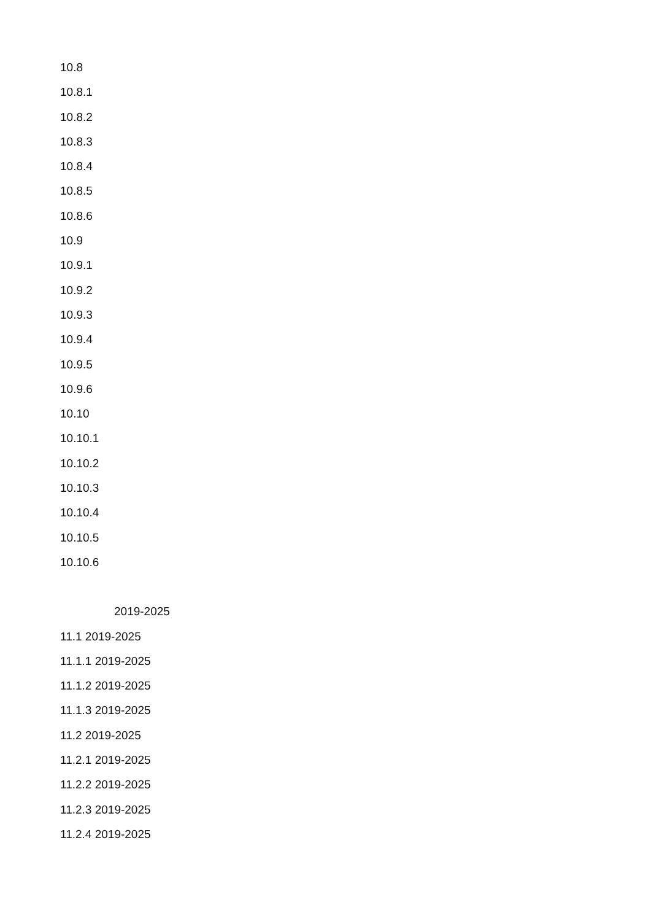10.8
10.8.1
10.8.2
10.8.3
10.8.4
10.8.5
10.8.6
10.9
10.9.1
10.9.2
10.9.3
10.9.4
10.9.5
10.9.6
10.10
10.10.1
10.10.2
10.10.3
10.10.4
10.10.5
10.10.6
2019-2025
11.1 2019-2025
11.1.1 2019-2025
11.1.2 2019-2025
11.1.3 2019-2025
11.2 2019-2025
11.2.1 2019-2025
11.2.2 2019-2025
11.2.3 2019-2025
11.2.4 2019-2025